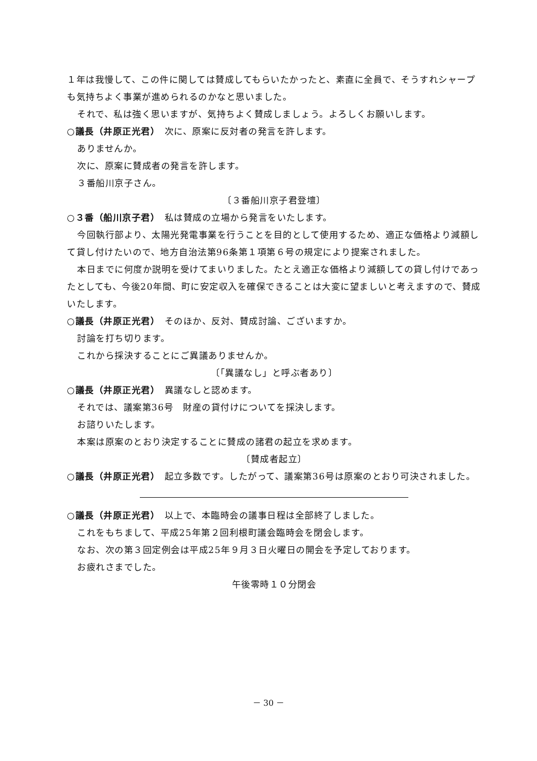１年は我慢して、この件に関しては賛成してもらいたかったと、素直に全員で、そうすれシャープも気持ちよく事業が進められるのかなと思いました。
それで、私は強く思いますが、気持ちよく賛成しましょう。よろしくお願いします。
○議長（井原正光君）　次に、原案に反対者の発言を許します。
ありませんか。
次に、原案に賛成者の発言を許します。
３番船川京子さん。
〔３番船川京子君登壇〕
○３番（船川京子君）　私は賛成の立場から発言をいたします。
今回執行部より、太陽光発電事業を行うことを目的として使用するため、適正な価格より減額して貸し付けたいので、地方自治法第96条第１項第６号の規定により提案されました。
本日までに何度か説明を受けてまいりました。たとえ適正な価格より減額しての貸し付けであったとしても、今後20年間、町に安定収入を確保できることは大変に望ましいと考えますので、賛成いたします。
○議長（井原正光君）　そのほか、反対、賛成討論、ございますか。
討論を打ち切ります。
これから採決することにご異議ありませんか。
〔「異議なし」と呼ぶ者あり〕
○議長（井原正光君）　異議なしと認めます。
それでは、議案第36号　財産の貸付けについてを採決します。
お諮りいたします。
本案は原案のとおり決定することに賛成の諸君の起立を求めます。
〔賛成者起立〕
○議長（井原正光君）　起立多数です。したがって、議案第36号は原案のとおり可決されました。
○議長（井原正光君）　以上で、本臨時会の議事日程は全部終了しました。
これをもちまして、平成25年第２回利根町議会臨時会を閉会します。
なお、次の第３回定例会は平成25年９月３日火曜日の開会を予定しております。
お疲れさまでした。
午後零時１０分閉会
－ 30 －